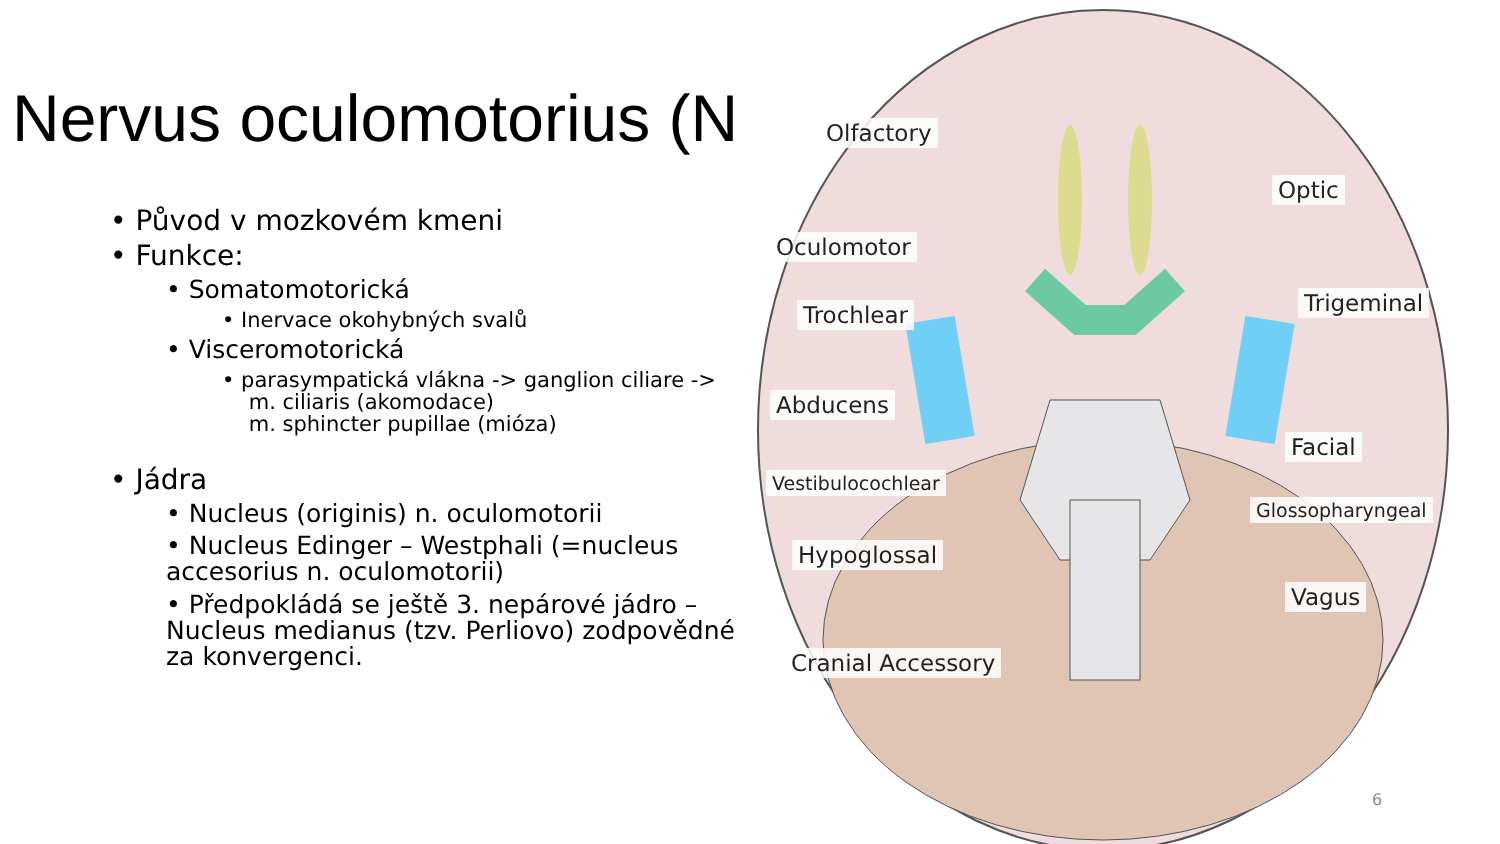Nervus oculomotorius (N
• Původ v mozkovém kmeni
• Funkce:
• Somatomotorická
• Inervace okohybných svalů
• Visceromotorická
• parasympatická vlákna -> ganglion ciliare ->
m. ciliaris (akomodace)
m. sphincter pupillae (mióza)
• Jádra
• Nucleus (originis) n. oculomotorii
• Nucleus Edinger – Westphali (=nucleus accesorius n. oculomotorii)
• Předpokládá se ještě 3. nepárové jádro – Nucleus medianus (tzv. Perliovo) zodpovědné za konvergenci.
Olfactory
Optic
Oculomotor
Trochlear Trigeminal
Abducens
Facial
Vestibulocochlear
Glossopharyngeal
Hypoglossal
Vagus
Cranial Accessory
6